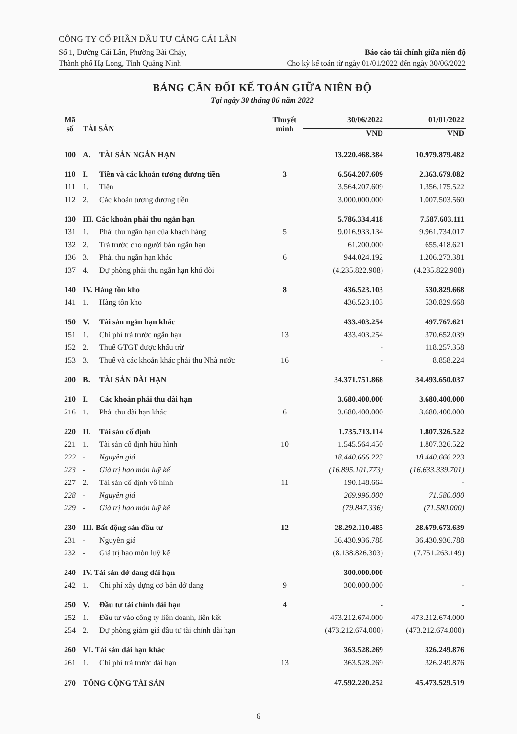CÔNG TY CỔ PHẦN ĐẦU TƯ CẢNG CÁI LÂN
Số 1, Đường Cái Lân, Phường Bãi Cháy, Báo cáo tài chính giữa niên độ
Thành phố Hạ Long, Tỉnh Quảng Ninh Cho kỳ kế toán từ ngày 01/01/2022 đến ngày 30/06/2022
BẢNG CÂN ĐỐI KẾ TOÁN GIỮA NIÊN ĐỘ
Tại ngày 30 tháng 06 năm 2022
| Mã số | TÀI SẢN | | Thuyết minh | 30/06/2022 | 01/01/2022 |
| --- | --- | --- | --- | --- | --- |
| | | | | VND | VND |
| 100 | A. | TÀI SẢN NGẮN HẠN | | 13.220.468.384 | 10.979.879.482 |
| 110 | I. | Tiền và các khoản tương đương tiền | 3 | 6.564.207.609 | 2.363.679.082 |
| 111 | 1. | Tiền | | 3.564.207.609 | 1.356.175.522 |
| 112 | 2. | Các khoản tương đương tiền | | 3.000.000.000 | 1.007.503.560 |
| 130 | III. Các khoản phải thu ngắn hạn | | | 5.786.334.418 | 7.587.603.111 |
| 131 | 1. | Phải thu ngắn hạn của khách hàng | 5 | 9.016.933.134 | 9.961.734.017 |
| 132 | 2. | Trả trước cho người bán ngắn hạn | | 61.200.000 | 655.418.621 |
| 136 | 3. | Phải thu ngắn hạn khác | 6 | 944.024.192 | 1.206.273.381 |
| 137 | 4. | Dự phòng phải thu ngắn hạn khó đòi | | (4.235.822.908) | (4.235.822.908) |
| 140 | IV. Hàng tồn kho | | 8 | 436.523.103 | 530.829.668 |
| 141 | 1. | Hàng tồn kho | | 436.523.103 | 530.829.668 |
| 150 | V. | Tài sản ngắn hạn khác | | 433.403.254 | 497.767.621 |
| 151 | 1. | Chi phí trả trước ngắn hạn | 13 | 433.403.254 | 370.652.039 |
| 152 | 2. | Thuế GTGT được khấu trừ | | - | 118.257.358 |
| 153 | 3. | Thuế và các khoản khác phải thu Nhà nước | 16 | - | 8.858.224 |
| 200 | B. | TÀI SẢN DÀI HẠN | | 34.371.751.868 | 34.493.650.037 |
| 210 | I. | Các khoản phải thu dài hạn | | 3.680.400.000 | 3.680.400.000 |
| 216 | 1. | Phải thu dài hạn khác | 6 | 3.680.400.000 | 3.680.400.000 |
| 220 | II. | Tài sản cố định | | 1.735.713.114 | 1.807.326.522 |
| 221 | 1. | Tài sản cố định hữu hình | 10 | 1.545.564.450 | 1.807.326.522 |
| 222 | - | Nguyên giá | | 18.440.666.223 | 18.440.666.223 |
| 223 | - | Giá trị hao mòn luỹ kế | | (16.895.101.773) | (16.633.339.701) |
| 227 | 2. | Tài sản cố định vô hình | 11 | 190.148.664 | - |
| 228 | - | Nguyên giá | | 269.996.000 | 71.580.000 |
| 229 | - | Giá trị hao mòn luỹ kế | | (79.847.336) | (71.580.000) |
| 230 | III. Bất động sản đầu tư | | 12 | 28.292.110.485 | 28.679.673.639 |
| 231 | - | Nguyên giá | | 36.430.936.788 | 36.430.936.788 |
| 232 | - | Giá trị hao mòn luỹ kế | | (8.138.826.303) | (7.751.263.149) |
| 240 | IV. Tài sản dở dang dài hạn | | | 300.000.000 | - |
| 242 | 1. | Chi phí xây dựng cơ bản dở dang | 9 | 300.000.000 | - |
| 250 | V. | Đầu tư tài chính dài hạn | 4 | - | - |
| 252 | 1. | Đầu tư vào công ty liên doanh, liên kết | | 473.212.674.000 | 473.212.674.000 |
| 254 | 2. | Dự phòng giảm giá đầu tư tài chính dài hạn | | (473.212.674.000) | (473.212.674.000) |
| 260 | VI. Tài sản dài hạn khác | | | 363.528.269 | 326.249.876 |
| 261 | 1. | Chi phí trả trước dài hạn | 13 | 363.528.269 | 326.249.876 |
| 270 | TỔNG CỘNG TÀI SẢN | | | 47.592.220.252 | 45.473.529.519 |
6